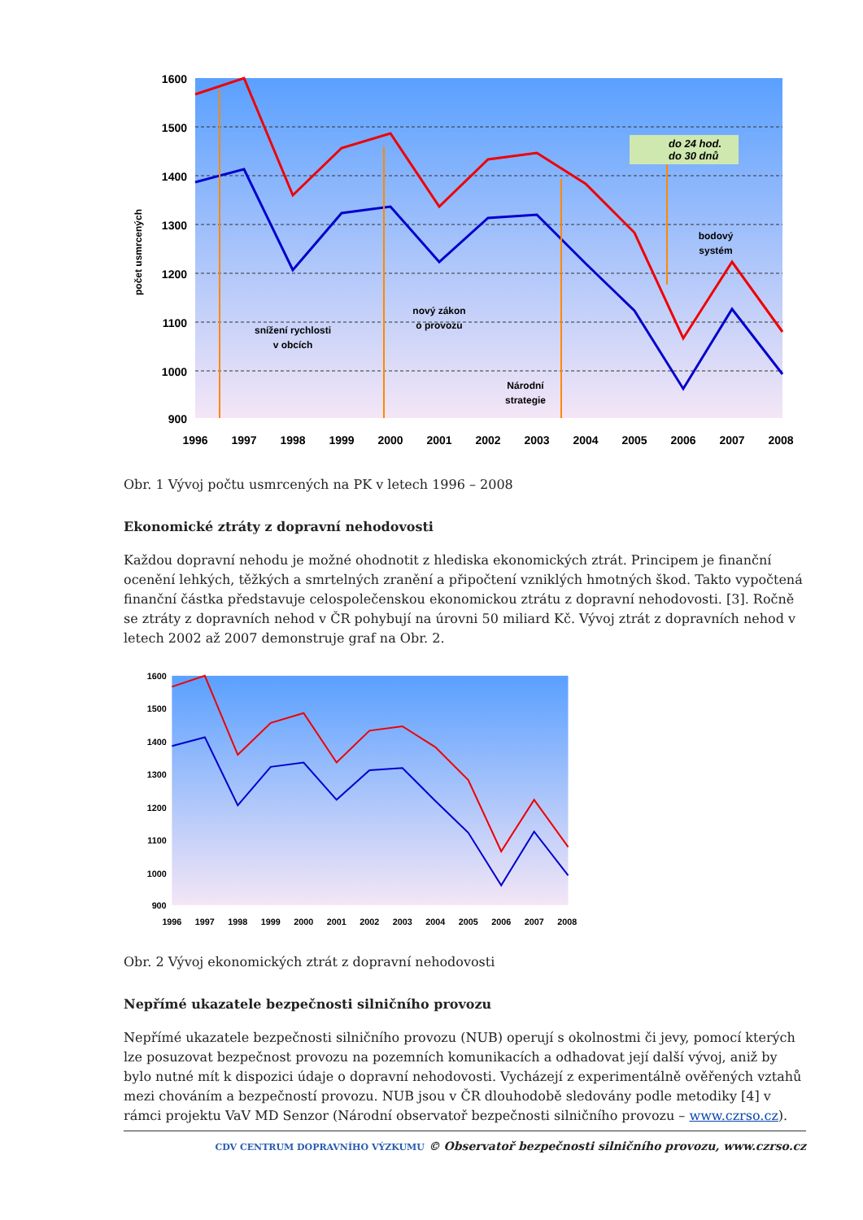1600
1500
1400
1300
1200
1100
1000
900
1996
1997
1998
1999
2000
2001
2002
2003
2004
2005
2006
2007
2008
počet usmrcených
do 24 hod.
do 30 dnů
snížení rychlosti
v obcích
nový zákon
o provozu
Národní
strategie
bodový
systém
Obr. 1 Vývoj počtu usmrcených na PK v letech 1996 – 2008
Ekonomické ztráty z dopravní nehodovosti
Každou dopravní nehodu je možné ohodnotit z hlediska ekonomických ztrát. Principem je finanční ocenění lehkých, těžkých a smrtelných zranění a připočtení vzniklých hmotných škod. Takto vypočtená finanční částka představuje celospolečenskou ekonomickou ztrátu z dopravní nehodovosti. [3]. Ročně se ztráty z dopravních nehod v ČR pohybují na úrovni 50 miliard Kč. Vývoj ztrát z dopravních nehod v letech 2002 až 2007 demonstruje graf na Obr. 2.
1600
1500
1400
1300
1200
1100
1000
900
1996
1997
1998
1999
2000
2001
2002
2003
2004
2005
2006
2007
2008
Obr. 2 Vývoj ekonomických ztrát z dopravní nehodovosti
Nepřímé ukazatele bezpečnosti silničního provozu
Nepřímé ukazatele bezpečnosti silničního provozu (NUB) operují s okolnostmi či jevy, pomocí kterých lze posuzovat bezpečnost provozu na pozemních komunikacích a odhadovat její další vývoj, aniž by bylo nutné mít k dispozici údaje o dopravní nehodovosti. Vycházejí z experimentálně ověřených vztahů mezi chováním a bezpečností provozu. NUB jsou v ČR dlouhodobě sledovány podle metodiky [4] v rámci projektu VaV MD Senzor (Národní observatoř bezpečnosti silničního provozu – www.czrso.cz).
CDV CENTRUM DOPRAVNÍHO VÝZKUMU © Observatoř bezpečnosti silničního provozu, www.czrso.cz